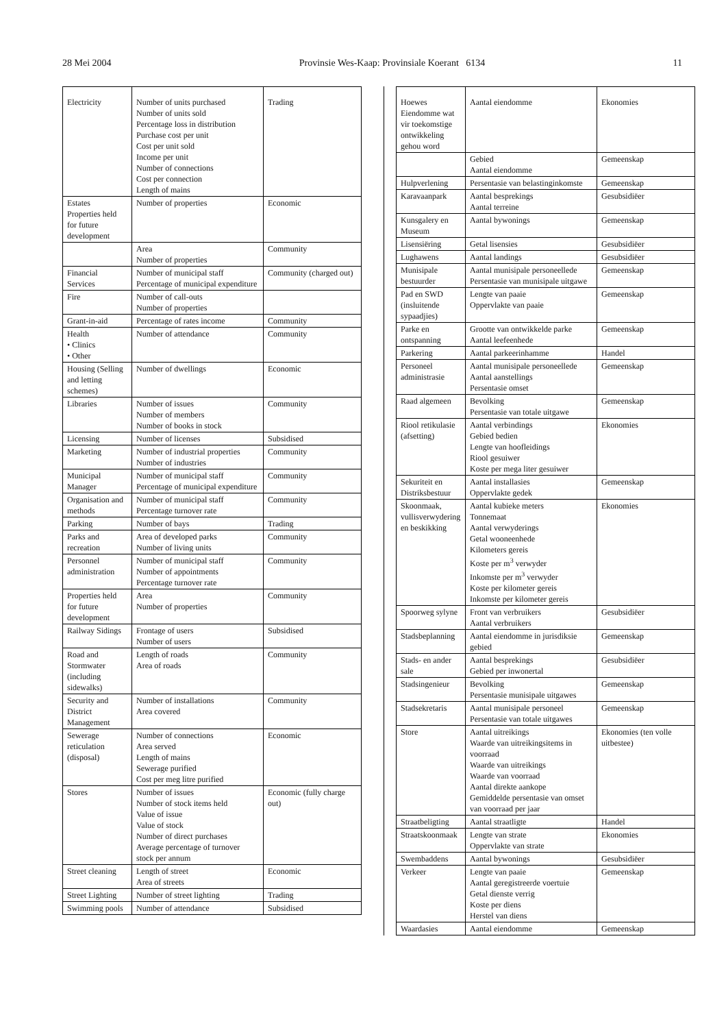28 Mei 2004 Provinsie Wes-Kaap: Provinsiale Koerant 6134 11
| Electricity | Number of units purchased Number of units sold Percentage loss in distribution Purchase cost per unit Cost per unit sold Income per unit Number of connections Cost per connection Length of mains | Trading |
| Estates Properties held for future development | Number of properties | Economic |
| | Area Number of properties | Community |
| Financial Services | Number of municipal staff Percentage of municipal expenditure | Community (charged out) |
| Fire | Number of call-outs Number of properties | |
| Grant-in-aid | Percentage of rates income | Community |
| Health • Clinics • Other | Number of attendance | Community |
| Housing (Selling and letting schemes) | Number of dwellings | Economic |
| Libraries | Number of issues Number of members Number of books in stock | Community |
| Licensing | Number of licenses | Subsidised |
| Marketing | Number of industrial properties Number of industries | Community |
| Municipal Manager | Number of municipal staff Percentage of municipal expenditure | Community |
| Organisation and methods | Number of municipal staff Percentage turnover rate | Community |
| Parking | Number of bays | Trading |
| Parks and recreation | Area of developed parks Number of living units | Community |
| Personnel administration | Number of municipal staff Number of appointments Percentage turnover rate | Community |
| Properties held for future development | Area Number of properties | Community |
| Railway Sidings | Frontage of users Number of users | Subsidised |
| Road and Stormwater (including sidewalks) | Length of roads Area of roads | Community |
| Security and District Management | Number of installations Area covered | Community |
| Sewerage reticulation (disposal) | Number of connections Area served Length of mains Sewerage purified Cost per meg litre purified | Economic |
| Stores | Number of issues Number of stock items held Value of issue Value of stock Number of direct purchases Average percentage of turnover stock per annum | Economic (fully charge out) |
| Street cleaning | Length of street Area of streets | Economic |
| Street Lighting | Number of street lighting | Trading |
| Swimming pools | Number of attendance | Subsidised |
| Hoewes Eiendomme wat vir toekomstige ontwikkeling gehou word | Aantal eiendomme | Ekonomies |
| | Gebied Aantal eiendomme | Gemeenskap |
| Hulpverlening | Persentasie van belastinginkomste | Gemeenskap |
| Karavaanpark | Aantal besprekings Aantal terreine | Gesubsidiëer |
| Kunsgalery en Museum | Aantal bywonings | Gemeenskap |
| Lisensiëring | Getal lisensies | Gesubsidiëer |
| Lughawens | Aantal landings | Gesubsidiëer |
| Munisipale bestuurder | Aantal munisipale personeellede Persentasie van munisipale uitgawe | Gemeenskap |
| Pad en SWD (insluitende sypaadjies) | Lengte van paaie Oppervlakte van paaie | Gemeenskap |
| Parke en ontspanning | Grootte van ontwikkelde parke Aantal leefeenhede | Gemeenskap |
| Parkering | Aantal parkeerinhamme | Handel |
| Personeel administrasie | Aantal munisipale personeellede Aantal aanstellings Persentasie omset | Gemeenskap |
| Raad algemeen | Bevolking Persentasie van totale uitgawe | Gemeenskap |
| Riool retikulasie (afsetting) | Aantal verbindings Gebied bedien Lengte van hoofleidings Riool gesuiwer Koste per mega liter gesuiwer | Ekonomies |
| Sekuriteit en Distriksbestuur | Aantal installasies Oppervlakte gedek | Gemeenskap |
| Skoonmaak, vullisverwydering en beskikking | Aantal kubieke meters Tonnemaat Aantal verwyderings Getal wooneenhede Kilometers gereis Koste per m<sup>3</sup> verwyder Inkomste per m<sup>3</sup> verwyder Koste per kilometer gereis Inkomste per kilometer gereis | Ekonomies |
| Spoorweg sylyne | Front van verbruikers Aantal verbruikers | Gesubsidiëer |
| Stadsbeplanning | Aantal eiendomme in jurisdiksie gebied | Gemeenskap |
| Stads- en ander sale | Aantal besprekings Gebied per inwonertal | Gesubsidiëer |
| Stadsingenieur | Bevolking Persentasie munisipale uitgawes | Gemeenskap |
| Stadsekretaris | Aantal munisipale personeel Persentasie van totale uitgawes | Gemeenskap |
| Store | Aantal uitreikings Waarde van uitreikingsitems in voorraad Waarde van uitreikings Waarde van voorraad Aantal direkte aankope Gemiddelde persentasie van omset van voorraad per jaar | Ekonomies (ten volle uitbestee) |
| Straatbeligting | Aantal straatligte | Handel |
| Straatskoonmaak | Lengte van strate Oppervlakte van strate | Ekonomies |
| Swembaddens | Aantal bywonings | Gesubsidiëer |
| Verkeer | Lengte van paaie Aantal geregistreerde voertuie Getal dienste verrig Koste per diens Herstel van diens | Gemeenskap |
| Waardasies | Aantal eiendomme | Gemeenskap |